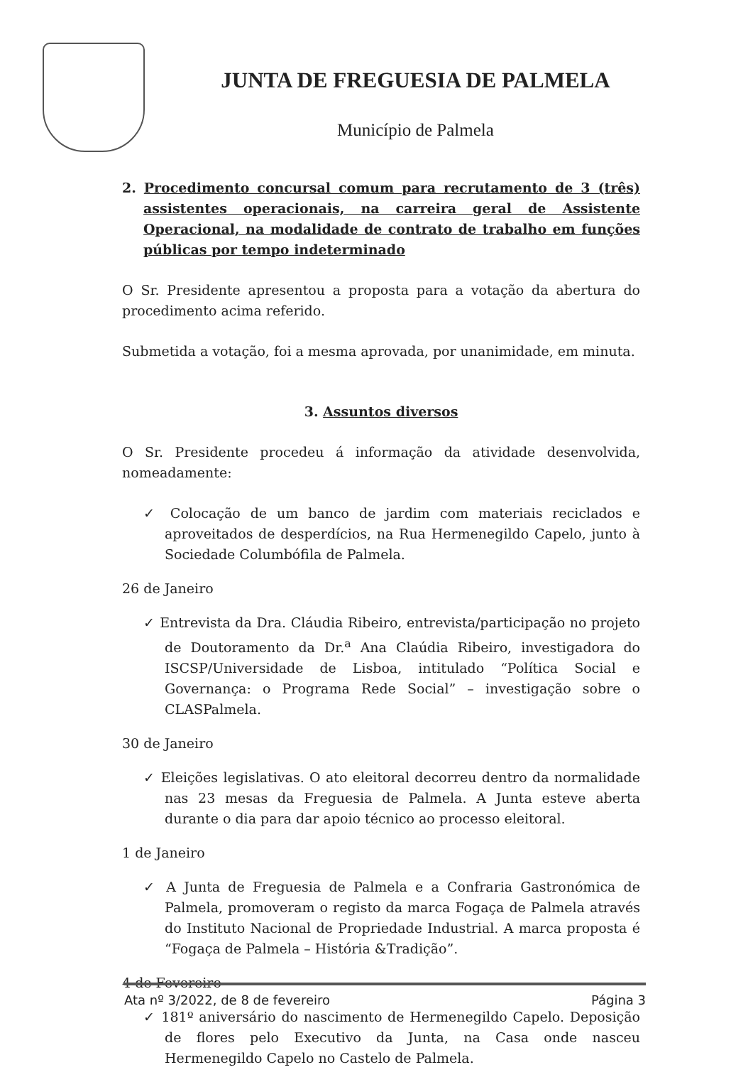JUNTA DE FREGUESIA DE PALMELA
Município de Palmela
2. Procedimento concursal comum para recrutamento de 3 (três) assistentes operacionais, na carreira geral de Assistente Operacional, na modalidade de contrato de trabalho em funções públicas por tempo indeterminado
O Sr. Presidente apresentou a proposta para a votação da abertura do procedimento acima referido.
Submetida a votação, foi a mesma aprovada, por unanimidade, em minuta.
3. Assuntos diversos
O Sr. Presidente procedeu á informação da atividade desenvolvida, nomeadamente:
✓ Colocação de um banco de jardim com materiais reciclados e aproveitados de desperdícios, na Rua Hermenegildo Capelo, junto à Sociedade Columbófila de Palmela.
26 de Janeiro
✓ Entrevista da Dra. Cláudia Ribeiro, entrevista/participação no projeto de Doutoramento da Dr.<sup>a</sup> Ana Claúdia Ribeiro, investigadora do ISCSP/Universidade de Lisboa, intitulado “Política Social e Governança: o Programa Rede Social” – investigação sobre o CLASPalmela.
30 de Janeiro
✓ Eleições legislativas. O ato eleitoral decorreu dentro da normalidade nas 23 mesas da Freguesia de Palmela. A Junta esteve aberta durante o dia para dar apoio técnico ao processo eleitoral.
1 de Janeiro
✓ A Junta de Freguesia de Palmela e a Confraria Gastronómica de Palmela, promoveram o registo da marca Fogaça de Palmela através do Instituto Nacional de Propriedade Industrial. A marca proposta é “Fogaça de Palmela – História &Tradição”.
4 de Fevereiro
✓ 181º aniversário do nascimento de Hermenegildo Capelo. Deposição de flores pelo Executivo da Junta, na Casa onde nasceu Hermenegildo Capelo no Castelo de Palmela.
Ata nº 3/2022, de 8 de fevereiro Página 3